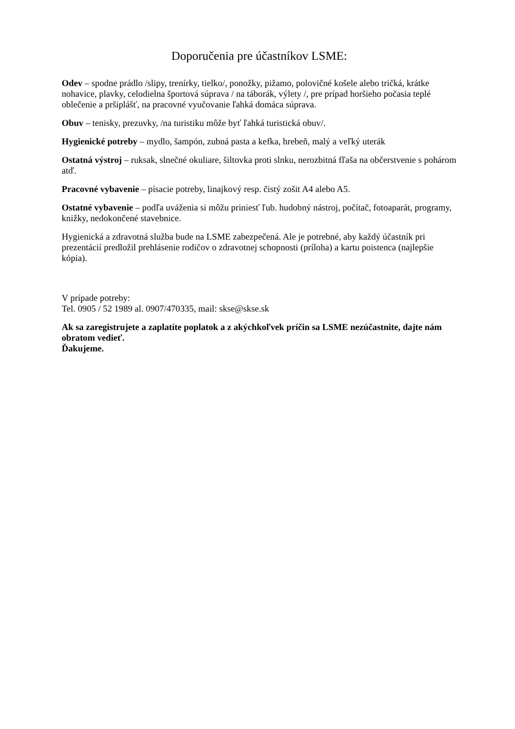Doporučenia pre účastníkov LSME:
Odev – spodne prádlo /slipy, trenírky, tielko/, ponožky, pižamo, polovičné košele alebo tričká, krátke nohavice, plavky, celodielna športová súprava / na táborák, výlety /, pre prípad horšieho počasia teplé oblečenie a pršiplášť, na pracovné vyučovanie ľahká domáca súprava.
Obuv – tenisky, prezuvky, /na turistiku môže byť ľahká turistická obuv/.
Hygienické potreby – mydlo, šampón, zubná pasta a kefka, hrebeň, malý a veľký uterák
Ostatná výstroj – ruksak, slnečné okuliare, šiltovka proti slnku, nerozbitná fľaša na občerstvenie s pohárom atď.
Pracovné vybavenie – písacie potreby, linajkový resp. čistý zošit A4 alebo A5.
Ostatné vybavenie – podľa uváženia si môžu priniesť ľub. hudobný nástroj, počítač, fotoaparát, programy, knižky, nedokončené stavebnice.
Hygienická a zdravotná služba bude na LSME zabezpečená. Ale je potrebné, aby každý účastník pri prezentácií predložil prehlásenie rodičov o zdravotnej schopnosti (príloha) a kartu poistenca (najlepšie kópia).
V prípade potreby:
Tel. 0905 / 52 1989 al. 0907/470335, mail: skse@skse.sk
Ak sa zaregistrujete a zaplatíte poplatok a z akýchkoľvek príčin sa LSME nezúčastnite, dajte nám obratom vedieť.
Ďakujeme.